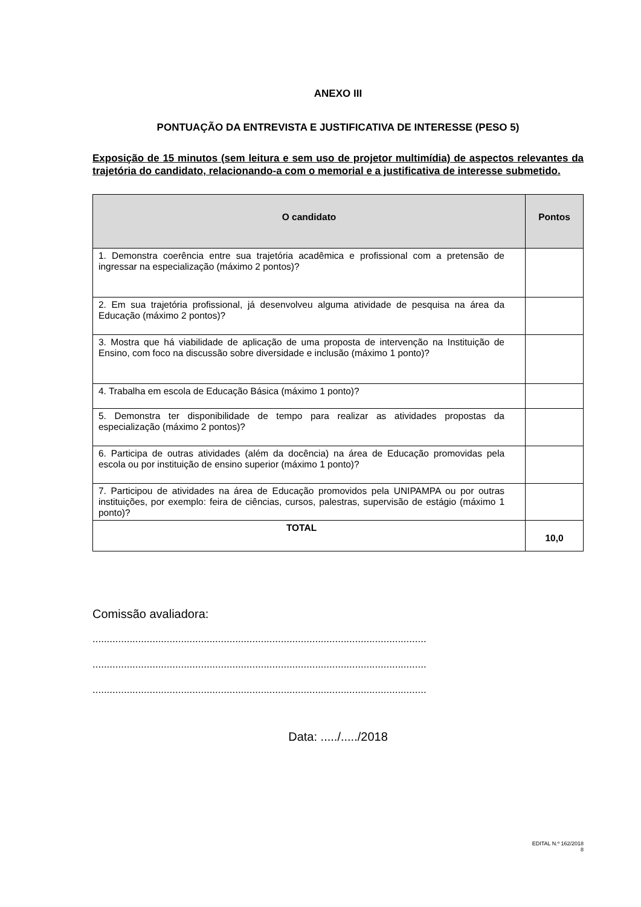ANEXO III
PONTUAÇÃO DA ENTREVISTA E JUSTIFICATIVA DE INTERESSE (PESO 5)
Exposição de 15 minutos (sem leitura e sem uso de projetor multimídia) de aspectos relevantes da trajetória do candidato, relacionando-a com o memorial e a justificativa de interesse submetido.
| O candidato | Pontos |
| --- | --- |
| 1. Demonstra coerência entre sua trajetória acadêmica e profissional com a pretensão de ingressar na especialização (máximo 2 pontos)? | |
| 2. Em sua trajetória profissional, já desenvolveu alguma atividade de pesquisa na área da Educação (máximo 2 pontos)? | |
| 3. Mostra que há viabilidade de aplicação de uma proposta de intervenção na Instituição de Ensino, com foco na discussão sobre diversidade e inclusão (máximo 1 ponto)? | |
| 4. Trabalha em escola de Educação Básica (máximo 1 ponto)? | |
| 5. Demonstra ter disponibilidade de tempo para realizar as atividades propostas da especialização (máximo 2 pontos)? | |
| 6. Participa de outras atividades (além da docência) na área de Educação promovidas pela escola ou por instituição de ensino superior (máximo 1 ponto)? | |
| 7. Participou de atividades na área de Educação promovidos pela UNIPAMPA ou por outras instituições, por exemplo: feira de ciências, cursos, palestras, supervisão de estágio (máximo 1 ponto)? | |
| TOTAL | 10,0 |
Comissão avaliadora:
.....................................................................................................................
.....................................................................................................................
.....................................................................................................................
Data: ...../...../2018
EDITAL N.º 162/2018
8